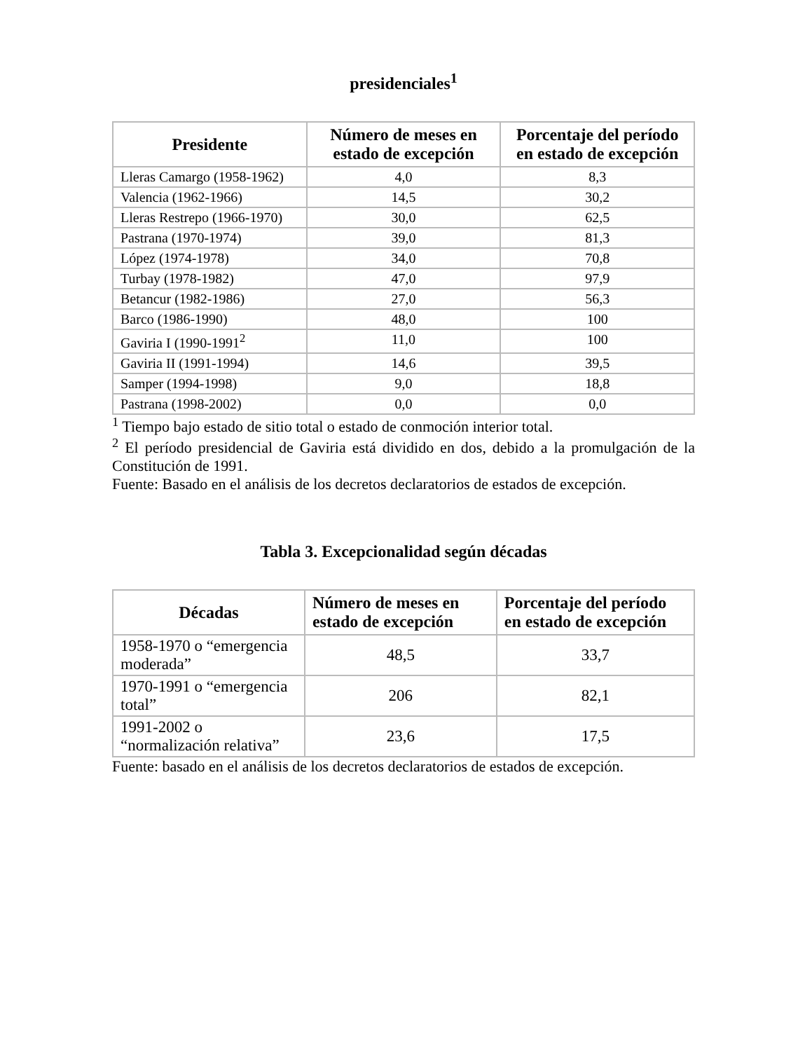presidenciales<sup>1</sup>
| Presidente | Número de meses en estado de excepción | Porcentaje del período en estado de excepción |
| --- | --- | --- |
| Lleras Camargo (1958-1962) | 4,0 | 8,3 |
| Valencia (1962-1966) | 14,5 | 30,2 |
| Lleras Restrepo (1966-1970) | 30,0 | 62,5 |
| Pastrana (1970-1974) | 39,0 | 81,3 |
| López (1974-1978) | 34,0 | 70,8 |
| Turbay (1978-1982) | 47,0 | 97,9 |
| Betancur (1982-1986) | 27,0 | 56,3 |
| Barco (1986-1990) | 48,0 | 100 |
| Gaviria I (1990-1991<sup>2</sup> | 11,0 | 100 |
| Gaviria II (1991-1994) | 14,6 | 39,5 |
| Samper (1994-1998) | 9,0 | 18,8 |
| Pastrana (1998-2002) | 0,0 | 0,0 |
<sup>1</sup> Tiempo bajo estado de sitio total o estado de conmoción interior total.
<sup>2</sup> El período presidencial de Gaviria está dividido en dos, debido a la promulgación de la Constitución de 1991.
Fuente: Basado en el análisis de los decretos declaratorios de estados de excepción.
Tabla 3. Excepcionalidad según décadas
| Décadas | Número de meses en estado de excepción | Porcentaje del período en estado de excepción |
| --- | --- | --- |
| 1958-1970 o “emergencia moderada” | 48,5 | 33,7 |
| 1970-1991 o “emergencia total” | 206 | 82,1 |
| 1991-2002 o “normalización relativa” | 23,6 | 17,5 |
Fuente: basado en el análisis de los decretos declaratorios de estados de excepción.